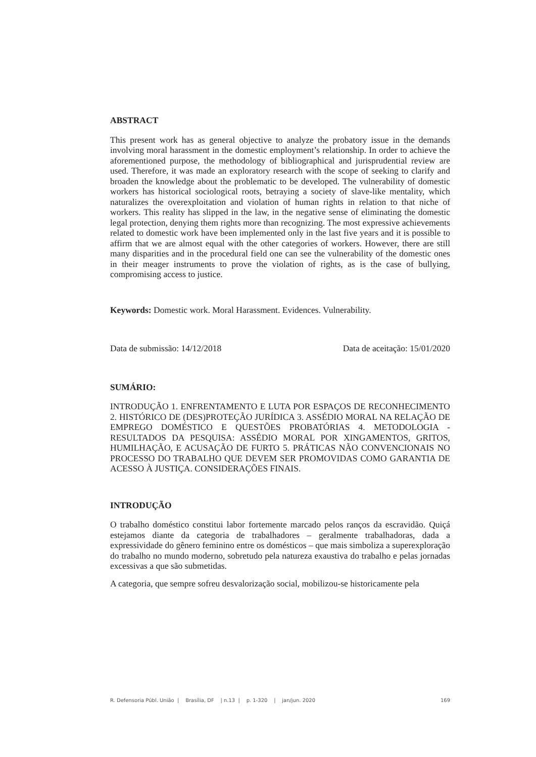ABSTRACT
This present work has as general objective to analyze the probatory issue in the demands involving moral harassment in the domestic employment’s relationship. In order to achieve the aforementioned purpose, the methodology of bibliographical and jurisprudential review are used. Therefore, it was made an exploratory research with the scope of seeking to clarify and broaden the knowledge about the problematic to be developed. The vulnerability of domestic workers has historical sociological roots, betraying a society of slave-like mentality, which naturalizes the overexploitation and violation of human rights in relation to that niche of workers. This reality has slipped in the law, in the negative sense of eliminating the domestic legal protection, denying them rights more than recognizing. The most expressive achievements related to domestic work have been implemented only in the last five years and it is possible to affirm that we are almost equal with the other categories of workers. However, there are still many disparities and in the procedural field one can see the vulnerability of the domestic ones in their meager instruments to prove the violation of rights, as is the case of bullying, compromising access to justice.
Keywords: Domestic work. Moral Harassment. Evidences. Vulnerability.
Data de submissão: 14/12/2018 Data de aceitação: 15/01/2020
SUMÁRIO:
INTRODUÇÃO 1. ENFRENTAMENTO E LUTA POR ESPAÇOS DE RECONHECIMENTO 2. HISTÓRICO DE (DES)PROTEÇÃO JURÍDICA 3. ASSÉDIO MORAL NA RELAÇÃO DE EMPREGO DOMÉSTICO E QUESTÕES PROBATÓRIAS 4. METODOLOGIA - RESULTADOS DA PESQUISA: ASSÉDIO MORAL POR XINGAMENTOS, GRITOS, HUMILHAÇÃO, E ACUSAÇÃO DE FURTO 5. PRÁTICAS NÃO CONVENCIONAIS NO PROCESSO DO TRABALHO QUE DEVEM SER PROMOVIDAS COMO GARANTIA DE ACESSO À JUSTIÇA. CONSIDERAÇÕES FINAIS.
INTRODUÇÃO
O trabalho doméstico constitui labor fortemente marcado pelos ranços da escravidão. Quiçá estejamos diante da categoria de trabalhadores – geralmente trabalhadoras, dada a expressividade do gênero feminino entre os domésticos – que mais simboliza a superexploração do trabalho no mundo moderno, sobretudo pela natureza exaustiva do trabalho e pelas jornadas excessivas a que são submetidas.
A categoria, que sempre sofreu desvalorização social, mobilizou-se historicamente pela
R. Defensoria Públ. União | Brasília, DF | n.13 | p. 1-320 | jan/jun. 2020 169